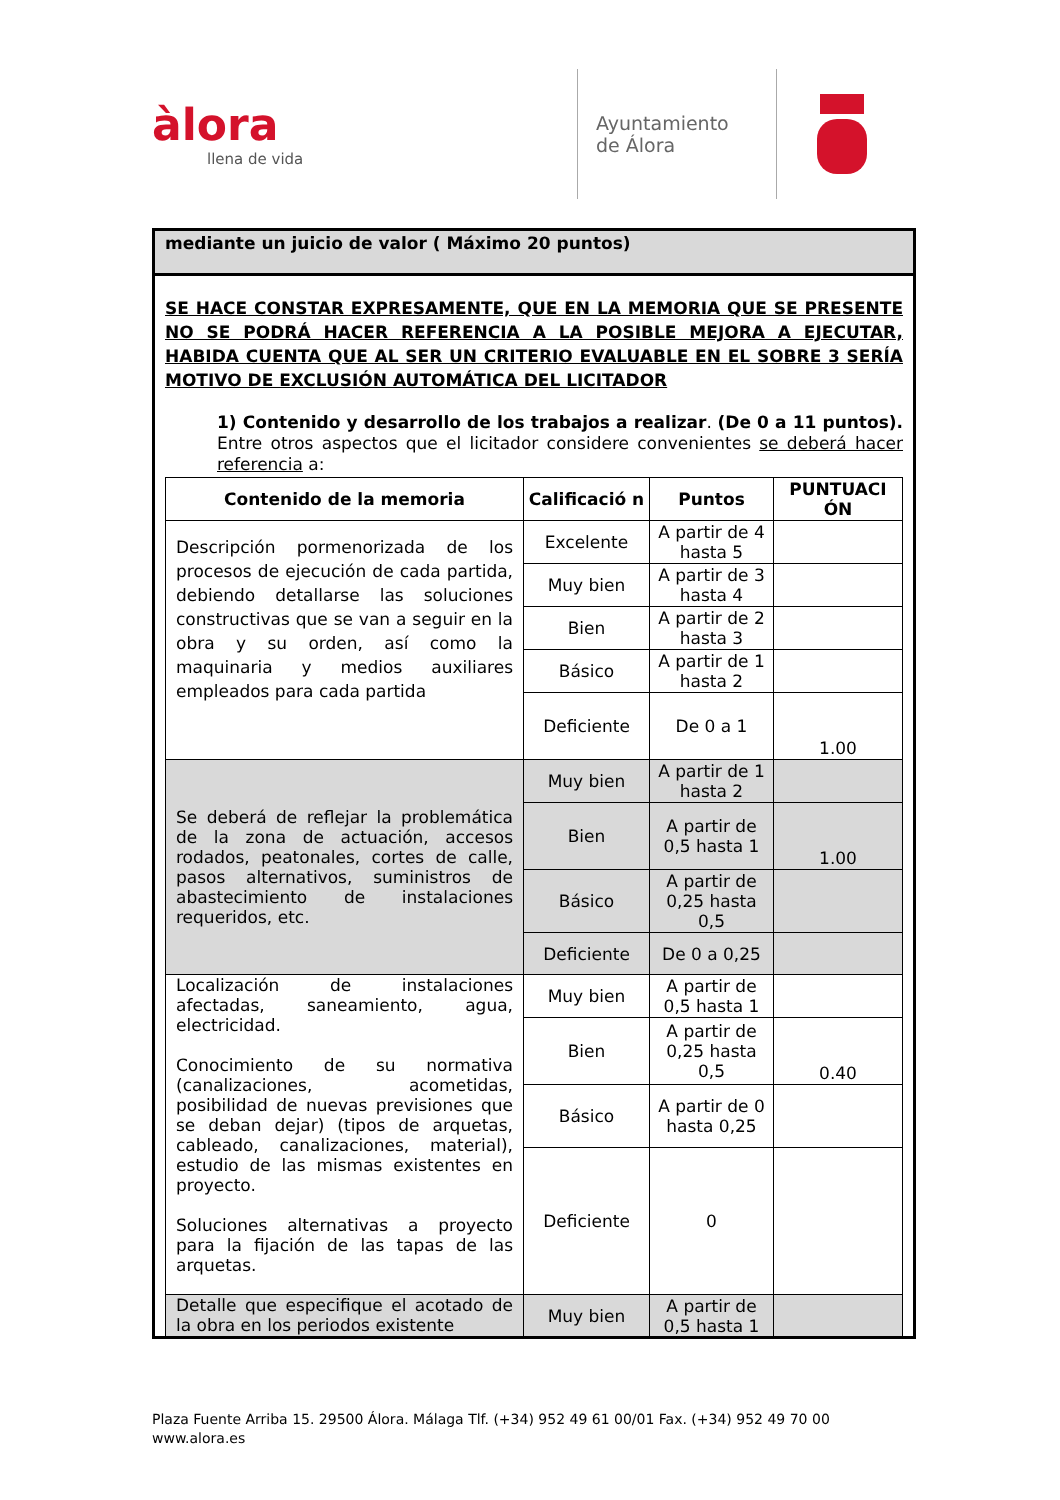àlora
llena de vida
Ayuntamiento
de Álora
mediante un juicio de valor ( Máximo 20 puntos)
SE HACE CONSTAR EXPRESAMENTE, QUE EN LA MEMORIA QUE SE PRESENTE NO SE PODRÁ HACER REFERENCIA A LA POSIBLE MEJORA A EJECUTAR, HABIDA CUENTA QUE AL SER UN CRITERIO EVALUABLE EN EL SOBRE 3 SERÍA MOTIVO DE EXCLUSIÓN AUTOMÁTICA DEL LICITADOR
1) Contenido y desarrollo de los trabajos a realizar. (De 0 a 11 puntos). Entre otros aspectos que el licitador considere convenientes se deberá hacer referencia a:
| Contenido de la memoria | Calificació n | Puntos | PUNTUACI ÓN |
| --- | --- | --- | --- |
| Descripción pormenorizada de los procesos de ejecución de cada partida, debiendo detallarse las soluciones constructivas que se van a seguir en la obra y su orden, así como la maquinaria y medios auxiliares empleados para cada partida | Excelente | A partir de 4 hasta 5 | |
| | Muy bien | A partir de 3 hasta 4 | |
| | Bien | A partir de 2 hasta 3 | |
| | Básico | A partir de 1 hasta 2 | |
| | Deficiente | De 0 a 1 | 1.00 |
| Se deberá de reflejar la problemática de la zona de actuación, accesos rodados, peatonales, cortes de calle, pasos alternativos, suministros de abastecimiento de instalaciones requeridos, etc. | Muy bien | A partir de 1 hasta 2 | |
| | Bien | A partir de 0,5 hasta 1 | 1.00 |
| | Básico | A partir de 0,25 hasta 0,5 | |
| | Deficiente | De 0 a 0,25 | |
| Localización de instalaciones afectadas, saneamiento, agua, electricidad. Conocimiento de su normativa (canalizaciones, acometidas, posibilidad de nuevas previsiones que se deban dejar) (tipos de arquetas, cableado, canalizaciones, material), estudio de las mismas existentes en proyecto. Soluciones alternativas a proyecto para la fijación de las tapas de las arquetas. | Muy bien | A partir de 0,5 hasta 1 | |
| | Bien | A partir de 0,25 hasta 0,5 | 0.40 |
| | Básico | A partir de 0 hasta 0,25 | |
| | Deficiente | 0 | |
| Detalle que especifique el acotado de la obra en los periodos existente | Muy bien | A partir de 0,5 hasta 1 | |
Plaza Fuente Arriba 15. 29500 Álora. Málaga Tlf. (+34) 952 49 61 00/01 Fax. (+34) 952 49 70 00
www.alora.es